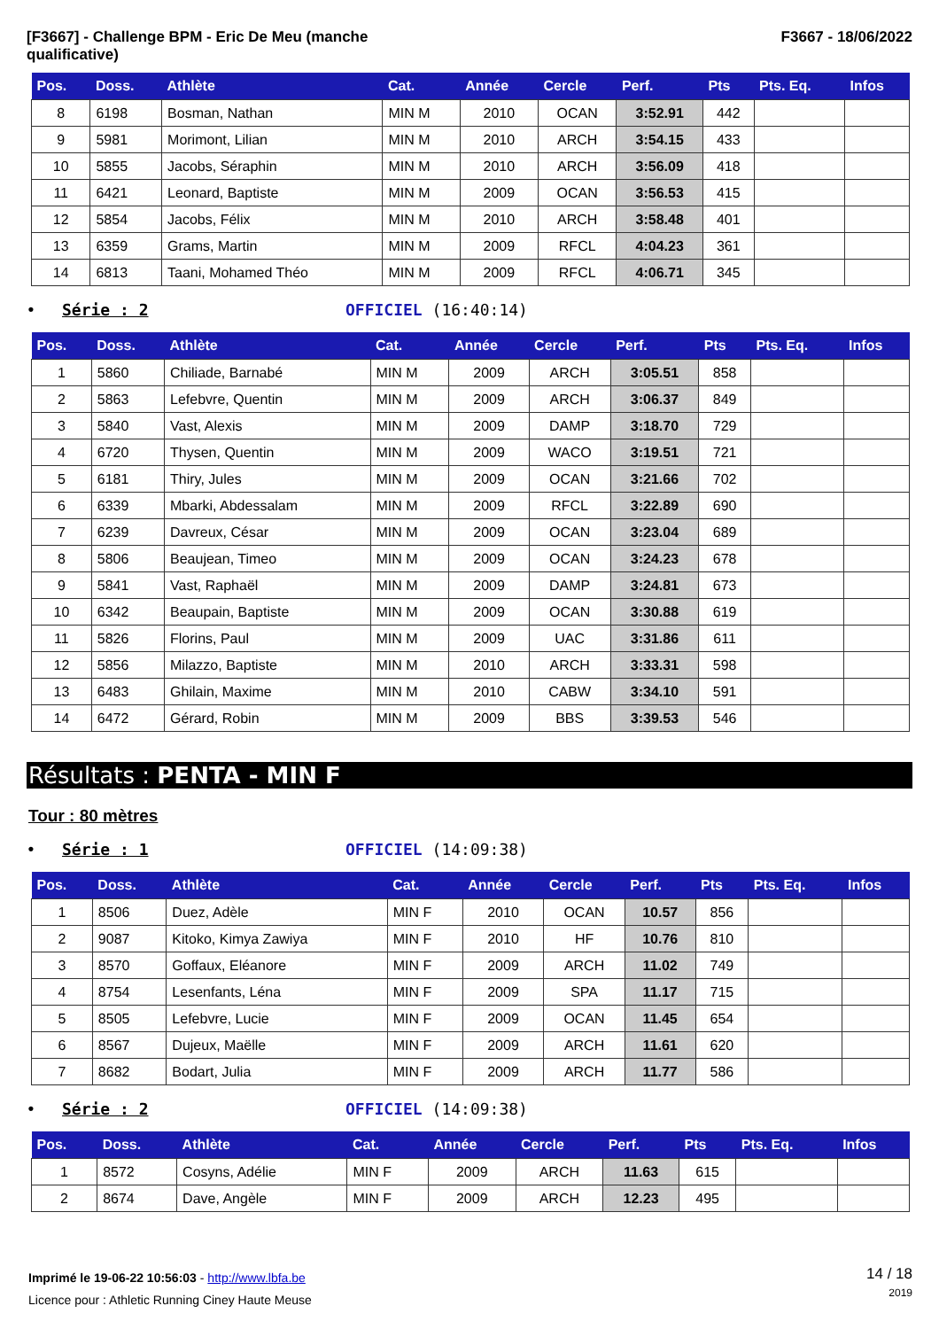[F3667] - Challenge BPM - Eric De Meu (manche
qualificative)
F3667 - 18/06/2022
| Pos. | Doss. | Athlète | Cat. | Année | Cercle | Perf. | Pts | Pts. Eq. | Infos |
| --- | --- | --- | --- | --- | --- | --- | --- | --- | --- |
| 8 | 6198 | Bosman, Nathan | MIN M | 2010 | OCAN | 3:52.91 | 442 | | |
| 9 | 5981 | Morimont, Lilian | MIN M | 2010 | ARCH | 3:54.15 | 433 | | |
| 10 | 5855 | Jacobs, Séraphin | MIN M | 2010 | ARCH | 3:56.09 | 418 | | |
| 11 | 6421 | Leonard, Baptiste | MIN M | 2009 | OCAN | 3:56.53 | 415 | | |
| 12 | 5854 | Jacobs, Félix | MIN M | 2010 | ARCH | 3:58.48 | 401 | | |
| 13 | 6359 | Grams, Martin | MIN M | 2009 | RFCL | 4:04.23 | 361 | | |
| 14 | 6813 | Taani, Mohamed Théo | MIN M | 2009 | RFCL | 4:06.71 | 345 | | |
• Série : 2 OFFICIEL (16:40:14)
| Pos. | Doss. | Athlète | Cat. | Année | Cercle | Perf. | Pts | Pts. Eq. | Infos |
| --- | --- | --- | --- | --- | --- | --- | --- | --- | --- |
| 1 | 5860 | Chiliade, Barnabé | MIN M | 2009 | ARCH | 3:05.51 | 858 | | |
| 2 | 5863 | Lefebvre, Quentin | MIN M | 2009 | ARCH | 3:06.37 | 849 | | |
| 3 | 5840 | Vast, Alexis | MIN M | 2009 | DAMP | 3:18.70 | 729 | | |
| 4 | 6720 | Thysen, Quentin | MIN M | 2009 | WACO | 3:19.51 | 721 | | |
| 5 | 6181 | Thiry, Jules | MIN M | 2009 | OCAN | 3:21.66 | 702 | | |
| 6 | 6339 | Mbarki, Abdessalam | MIN M | 2009 | RFCL | 3:22.89 | 690 | | |
| 7 | 6239 | Davreux, César | MIN M | 2009 | OCAN | 3:23.04 | 689 | | |
| 8 | 5806 | Beaujean, Timeo | MIN M | 2009 | OCAN | 3:24.23 | 678 | | |
| 9 | 5841 | Vast, Raphaël | MIN M | 2009 | DAMP | 3:24.81 | 673 | | |
| 10 | 6342 | Beaupain, Baptiste | MIN M | 2009 | OCAN | 3:30.88 | 619 | | |
| 11 | 5826 | Florins, Paul | MIN M | 2009 | UAC | 3:31.86 | 611 | | |
| 12 | 5856 | Milazzo, Baptiste | MIN M | 2010 | ARCH | 3:33.31 | 598 | | |
| 13 | 6483 | Ghilain, Maxime | MIN M | 2010 | CABW | 3:34.10 | 591 | | |
| 14 | 6472 | Gérard, Robin | MIN M | 2009 | BBS | 3:39.53 | 546 | | |
Résultats : PENTA - MIN F
Tour : 80 mètres
• Série : 1 OFFICIEL (14:09:38)
| Pos. | Doss. | Athlète | Cat. | Année | Cercle | Perf. | Pts | Pts. Eq. | Infos |
| --- | --- | --- | --- | --- | --- | --- | --- | --- | --- |
| 1 | 8506 | Duez, Adèle | MIN F | 2010 | OCAN | 10.57 | 856 | | |
| 2 | 9087 | Kitoko, Kimya Zawiya | MIN F | 2010 | HF | 10.76 | 810 | | |
| 3 | 8570 | Goffaux, Eléanore | MIN F | 2009 | ARCH | 11.02 | 749 | | |
| 4 | 8754 | Lesenfants, Léna | MIN F | 2009 | SPA | 11.17 | 715 | | |
| 5 | 8505 | Lefebvre, Lucie | MIN F | 2009 | OCAN | 11.45 | 654 | | |
| 6 | 8567 | Dujeux, Maëlle | MIN F | 2009 | ARCH | 11.61 | 620 | | |
| 7 | 8682 | Bodart, Julia | MIN F | 2009 | ARCH | 11.77 | 586 | | |
• Série : 2 OFFICIEL (14:09:38)
| Pos. | Doss. | Athlète | Cat. | Année | Cercle | Perf. | Pts | Pts. Eq. | Infos |
| --- | --- | --- | --- | --- | --- | --- | --- | --- | --- |
| 1 | 8572 | Cosyns, Adélie | MIN F | 2009 | ARCH | 11.63 | 615 | | |
| 2 | 8674 | Dave, Angèle | MIN F | 2009 | ARCH | 12.23 | 495 | | |
Imprimé le 19-06-22 10:56:03 - http://www.lbfa.be
Licence pour : Athletic Running Ciney Haute Meuse
14 / 18
2019